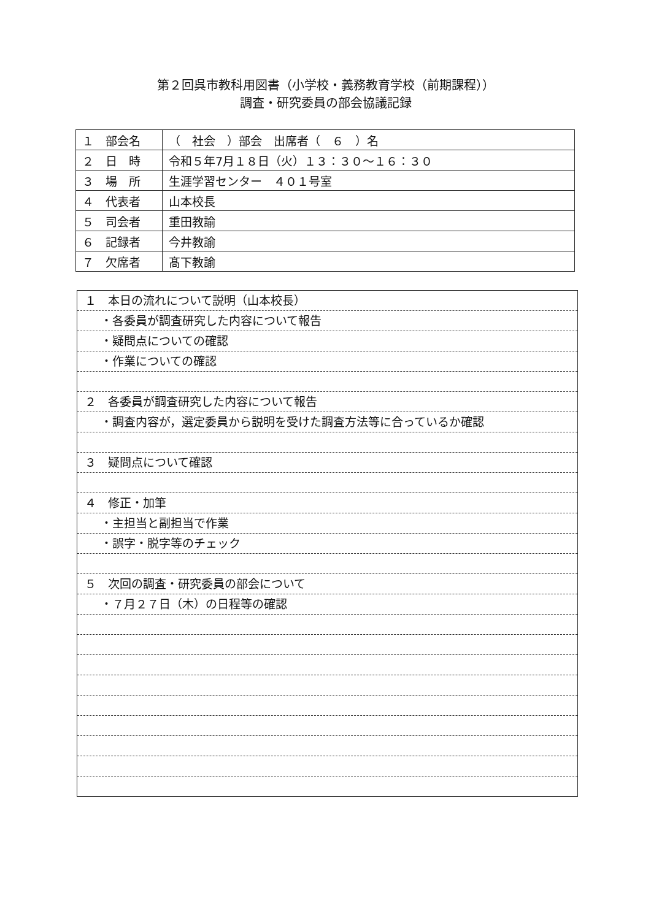第２回呉市教科用図書（小学校・義務教育学校（前期課程））
調査・研究委員の部会協議記録
| １ 部会名 | （ 社会 ）部会 出席者（ ６ ）名 |
| ２ 日 時 | 令和５年7月１８日（火）１３：３０～１６：３０ |
| ３ 場 所 | 生涯学習センター ４０１号室 |
| ４ 代表者 | 山本校長 |
| ５ 司会者 | 重田教諭 |
| ６ 記録者 | 今井教諭 |
| ７ 欠席者 | 髙下教諭 |
１　本日の流れについて説明（山本校長）
・各委員が調査研究した内容について報告
・疑問点についての確認
・作業についての確認
２　各委員が調査研究した内容について報告
・調査内容が，選定委員から説明を受けた調査方法等に合っているか確認
３　疑問点について確認
４　修正・加筆
・主担当と副担当で作業
・誤字・脱字等のチェック
５　次回の調査・研究委員の部会について
・７月２７日（木）の日程等の確認